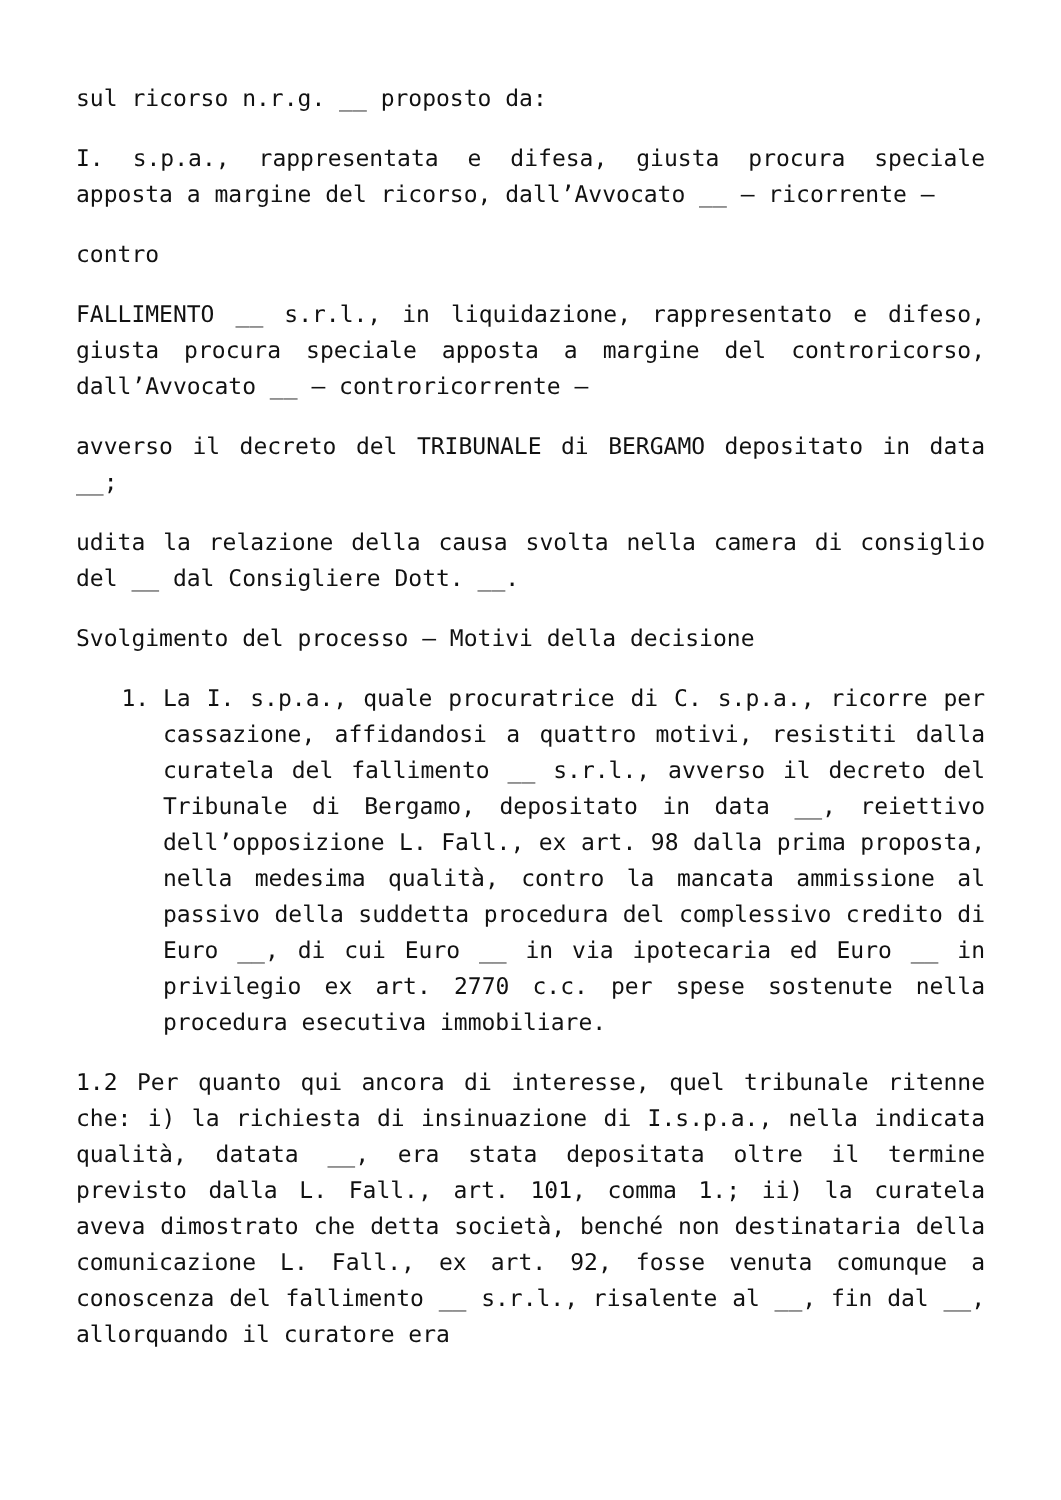sul ricorso n.r.g. __ proposto da:
I. s.p.a., rappresentata e difesa, giusta procura speciale apposta a margine del ricorso, dall’Avvocato __ – ricorrente –
contro
FALLIMENTO __ s.r.l., in liquidazione, rappresentato e difeso, giusta procura speciale apposta a margine del controricorso, dall’Avvocato __ – controricorrente –
avverso il decreto del TRIBUNALE di BERGAMO depositato in data __;
udita la relazione della causa svolta nella camera di consiglio del __ dal Consigliere Dott. __.
Svolgimento del processo – Motivi della decisione
1. La I. s.p.a., quale procuratrice di C. s.p.a., ricorre per cassazione, affidandosi a quattro motivi, resistiti dalla curatela del fallimento __ s.r.l., avverso il decreto del Tribunale di Bergamo, depositato in data __, reiettivo dell’opposizione L. Fall., ex art. 98 dalla prima proposta, nella medesima qualità, contro la mancata ammissione al passivo della suddetta procedura del complessivo credito di Euro __, di cui Euro __ in via ipotecaria ed Euro __ in privilegio ex art. 2770 c.c. per spese sostenute nella procedura esecutiva immobiliare.
1.2 Per quanto qui ancora di interesse, quel tribunale ritenne che: i) la richiesta di insinuazione di I.s.p.a., nella indicata qualità, datata __, era stata depositata oltre il termine previsto dalla L. Fall., art. 101, comma 1.; ii) la curatela aveva dimostrato che detta società, benché non destinataria della comunicazione L. Fall., ex art. 92, fosse venuta comunque a conoscenza del fallimento __ s.r.l., risalente al __, fin dal __, allorquando il curatore era